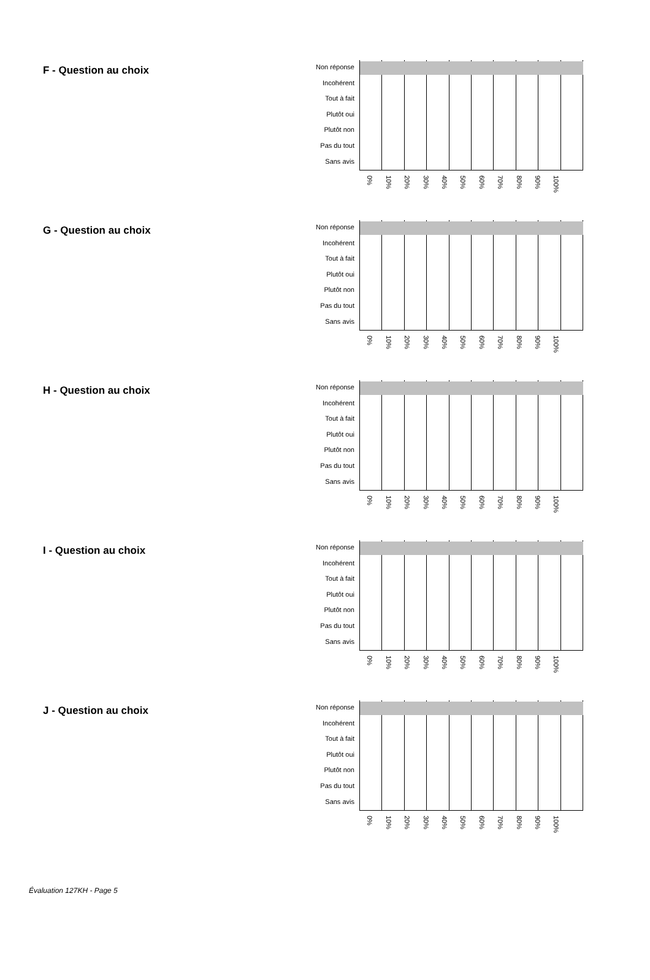F - Question au choix
Non réponse
Incohérent
Tout à fait
Plutôt oui
Plutôt non
Pas du tout
Sans avis
0% 10% 20% 30% 40% 50% 60% 70% 80% 90% 100%
G - Question au choix
Non réponse
Incohérent
Tout à fait
Plutôt oui
Plutôt non
Pas du tout
Sans avis
0% 10% 20% 30% 40% 50% 60% 70% 80% 90% 100%
H - Question au choix
Non réponse
Incohérent
Tout à fait
Plutôt oui
Plutôt non
Pas du tout
Sans avis
0% 10% 20% 30% 40% 50% 60% 70% 80% 90% 100%
I - Question au choix
Non réponse
Incohérent
Tout à fait
Plutôt oui
Plutôt non
Pas du tout
Sans avis
0% 10% 20% 30% 40% 50% 60% 70% 80% 90% 100%
J - Question au choix
Non réponse
Incohérent
Tout à fait
Plutôt oui
Plutôt non
Pas du tout
Sans avis
0% 10% 20% 30% 40% 50% 60% 70% 80% 90% 100%
Évaluation 127KH - Page 5